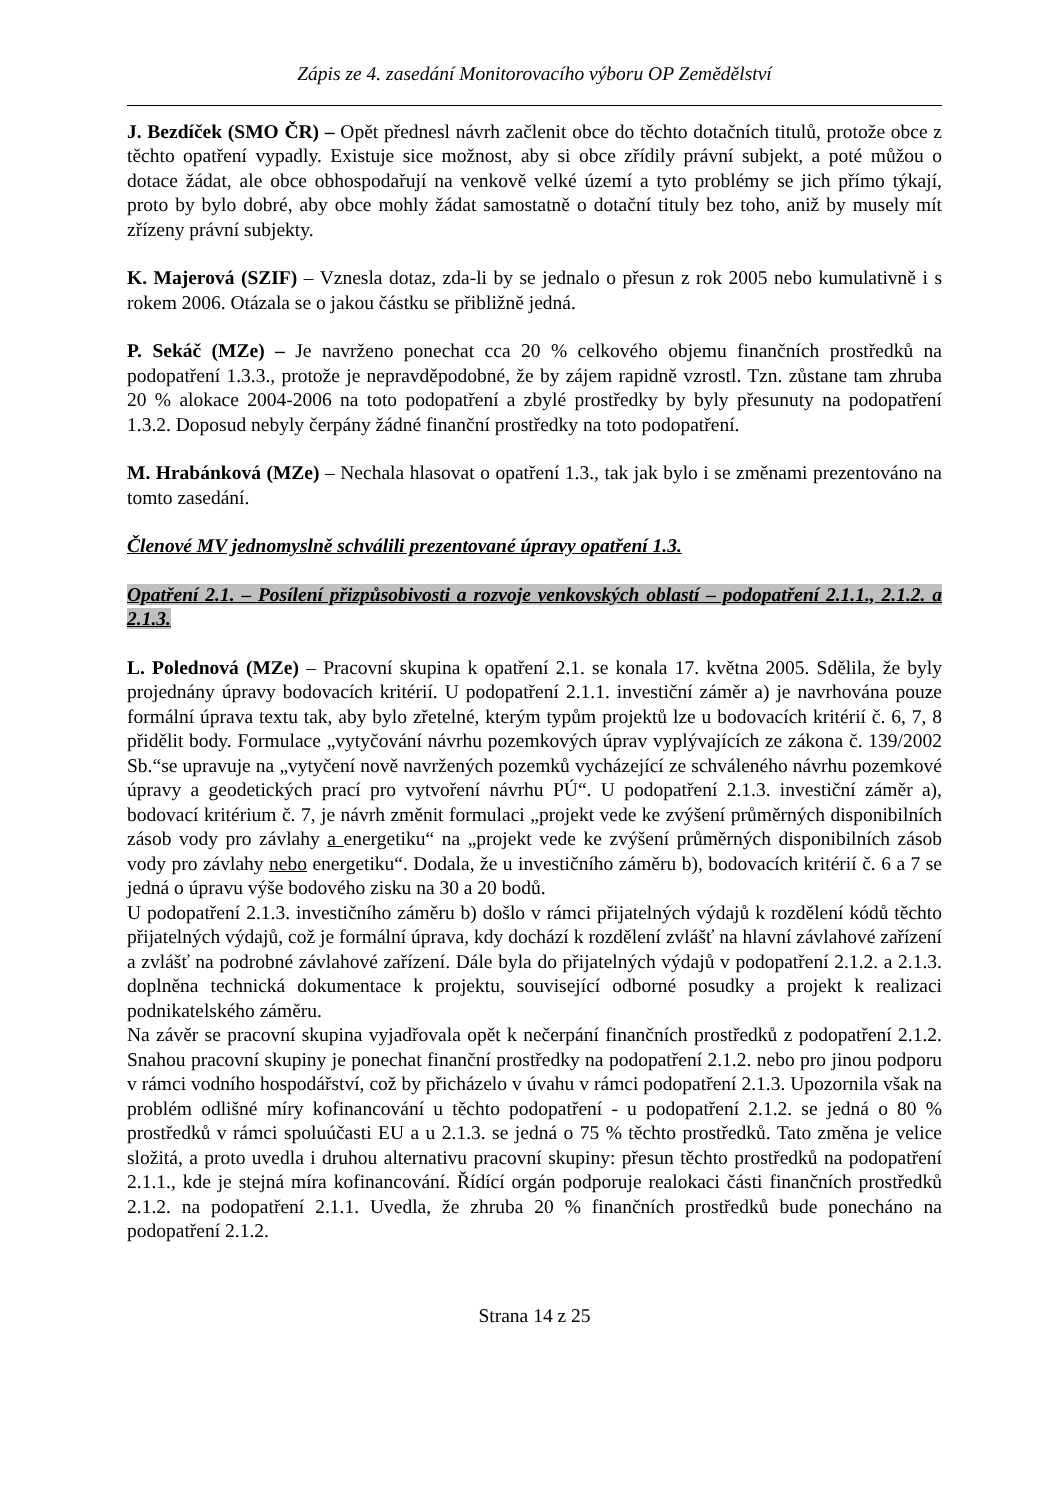Zápis ze 4. zasedání Monitorovacího výboru OP Zemědělství
J. Bezdíček (SMO ČR) – Opět přednesl návrh začlenit obce do těchto dotačních titulů, protože obce z těchto opatření vypadly. Existuje sice možnost, aby si obce zřídily právní subjekt, a poté můžou o dotace žádat, ale obce obhospodařují na venkově velké území a tyto problémy se jich přímo týkají, proto by bylo dobré, aby obce mohly žádat samostatně o dotační tituly bez toho, aniž by musely mít zřízeny právní subjekty.
K. Majerová (SZIF) – Vznesla dotaz, zda-li by se jednalo o přesun z rok 2005 nebo kumulativně i s rokem 2006. Otázala se o jakou částku se přibližně jedná.
P. Sekáč (MZe) – Je navrženo ponechat cca 20 % celkového objemu finančních prostředků na podopatření 1.3.3., protože je nepravděpodobné, že by zájem rapidně vzrostl. Tzn. zůstane tam zhruba 20 % alokace 2004-2006 na toto podopatření a zbylé prostředky by byly přesunuty na podopatření 1.3.2. Doposud nebyly čerpány žádné finanční prostředky na toto podopatření.
M. Hrabánková (MZe) – Nechala hlasovat o opatření 1.3., tak jak bylo i se změnami prezentováno na tomto zasedání.
Členové MV jednomyslně schválili prezentované úpravy opatření 1.3.
Opatření 2.1. – Posílení přizpůsobivosti a rozvoje venkovských oblastí – podopatření 2.1.1., 2.1.2. a 2.1.3.
L. Polednová (MZe) – Pracovní skupina k opatření 2.1. se konala 17. května 2005. Sdělila, že byly projednány úpravy bodovacích kritérií. U podopatření 2.1.1. investiční záměr a) je navrhována pouze formální úprava textu tak, aby bylo zřetelné, kterým typům projektů lze u bodovacích kritérií č. 6, 7, 8 přidělit body. Formulace „vytyčování návrhu pozemkových úprav vyplývajících ze zákona č. 139/2002 Sb.“se upravuje na „vytyčení nově navržených pozemků vycházející ze schváleného návrhu pozemkové úpravy a geodetických prací pro vytvoření návrhu PÚ“. U podopatření 2.1.3. investiční záměr a), bodovací kritérium č. 7, je návrh změnit formulaci „projekt vede ke zvýšení průměrných disponibilních zásob vody pro závlahy a energetiku“ na „projekt vede ke zvýšení průměrných disponibilních zásob vody pro závlahy nebo energetiku“. Dodala, že u investičního záměru b), bodovacích kritérií č. 6 a 7 se jedná o úpravu výše bodového zisku na 30 a 20 bodů.
U podopatření 2.1.3. investičního záměru b) došlo v rámci přijatelných výdajů k rozdělení kódů těchto přijatelných výdajů, což je formální úprava, kdy dochází k rozdělení zvlášť na hlavní závlahové zařízení a zvlášť na podrobné závlahové zařízení. Dále byla do přijatelných výdajů v podopatření 2.1.2. a 2.1.3. doplněna technická dokumentace k projektu, související odborné posudky a projekt k realizaci podnikatelského záměru.
Na závěr se pracovní skupina vyjadřovala opět k nečerpání finančních prostředků z podopatření 2.1.2. Snahou pracovní skupiny je ponechat finanční prostředky na podopatření 2.1.2. nebo pro jinou podporu v rámci vodního hospodářství, což by přicházelo v úvahu v rámci podopatření 2.1.3. Upozornila však na problém odlišné míry kofinancování u těchto podopatření - u podopatření 2.1.2. se jedná o 80 % prostředků v rámci spoluúčasti EU a u 2.1.3. se jedná o 75 % těchto prostředků. Tato změna je velice složitá, a proto uvedla i druhou alternativu pracovní skupiny: přesun těchto prostředků na podopatření 2.1.1., kde je stejná míra kofinancování. Řídící orgán podporuje realokaci části finančních prostředků 2.1.2. na podopatření 2.1.1. Uvedla, že zhruba 20 % finančních prostředků bude ponecháno na podopatření 2.1.2.
Strana 14 z 25